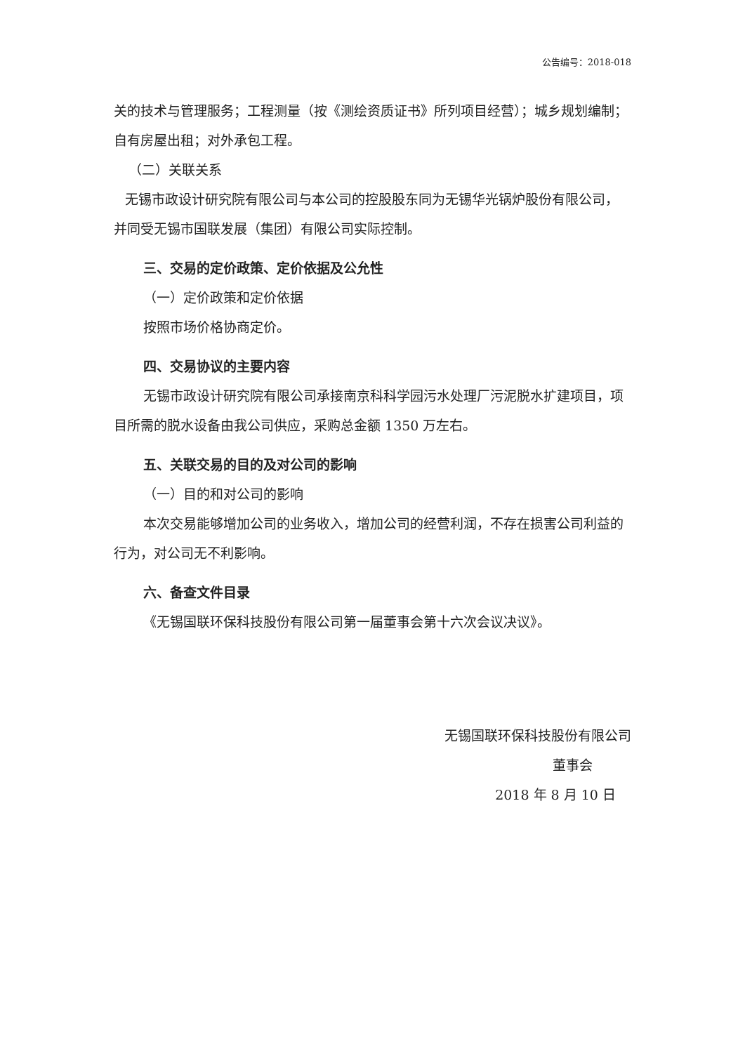公告编号：2018-018
关的技术与管理服务；工程测量（按《测绘资质证书》所列项目经营）；城乡规划编制；自有房屋出租；对外承包工程。
（二）关联关系
无锡市政设计研究院有限公司与本公司的控股股东同为无锡华光锅炉股份有限公司，并同受无锡市国联发展（集团）有限公司实际控制。
三、交易的定价政策、定价依据及公允性
（一）定价政策和定价依据
按照市场价格协商定价。
四、交易协议的主要内容
无锡市政设计研究院有限公司承接南京科科学园污水处理厂污泥脱水扩建项目，项目所需的脱水设备由我公司供应，采购总金额 1350 万左右。
五、关联交易的目的及对公司的影响
（一）目的和对公司的影响
本次交易能够增加公司的业务收入，增加公司的经营利润，不存在损害公司利益的行为，对公司无不利影响。
六、备查文件目录
《无锡国联环保科技股份有限公司第一届董事会第十六次会议决议》。
无锡国联环保科技股份有限公司
董事会
2018 年 8 月 10 日